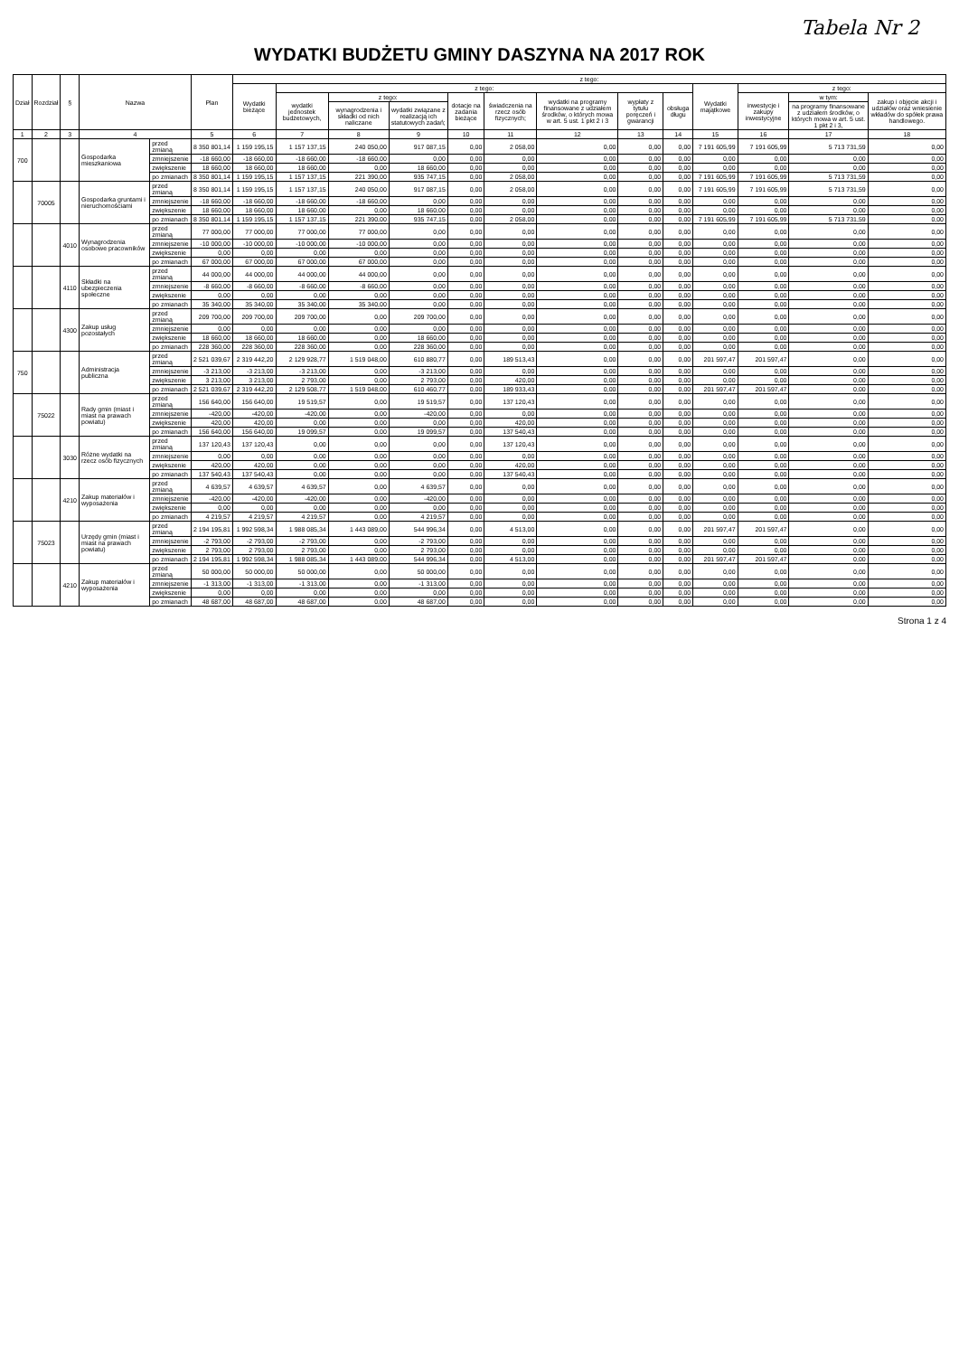Tabela Nr 2
WYDATKI BUDŻETU GMINY DASZYNA NA 2017 ROK
| Dział | Rozdział | § | Nazwa | | Plan | z tego: | | | | | | | | | | | | |
| --- | --- | --- | --- | --- | --- | --- | --- | --- | --- | --- | --- | --- | --- | --- | --- | --- | --- | --- |
| | | | | | | Wydatki bieżące | z tego: | | | | | | | | Wydatki majątkowe | z tego: | | |
| | | | | | | | wydatki jednostek budżetowych, | z tego: | | dotacje na zadania bieżące | świadczenia na rzecz osób fizycznych; | wydatki na programy finansowane z udziałem środków, o których mowa w art. 5 ust. 1 pkt 2 i 3 | wypłaty z tytułu poręczeń i gwarancji | obsługa długu | | inwestycje i zakupy inwestycyjne | w tym: | zakup i objęcie akcji i udziałów oraz wniesienie wkładów do spółek prawa handlowego. |
| | | | | | | | | wynagrodzenia i składki od nich naliczane | wydatki związane z realizacją ich statutowych zadań; | | | | | | | | na programy finansowane z udziałem środków, o których mowa w art. 5 ust. 1 pkt 2 i 3, | |
| 1 | 2 | 3 | 4 | | 5 | 6 | 7 | 8 | 9 | 10 | 11 | 12 | 13 | 14 | 15 | 16 | 17 | 18 |
| 700 | | | Gospodarka mieszkaniowa | przed zmianą | 8 350 801,14 | 1 159 195,15 | 1 157 137,15 | 240 050,00 | 917 087,15 | 0,00 | 2 058,00 | 0,00 | 0,00 | 0,00 | 7 191 605,99 | 7 191 605,99 | 5 713 731,59 | 0,00 |
| | | | | zmniejszenie | -18 660,00 | -18 660,00 | -18 660,00 | -18 660,00 | 0,00 | 0,00 | 0,00 | 0,00 | 0,00 | 0,00 | 0,00 | 0,00 | 0,00 | 0,00 |
| | | | | zwiększenie | 18 660,00 | 18 660,00 | 18 660,00 | 0,00 | 18 660,00 | 0,00 | 0,00 | 0,00 | 0,00 | 0,00 | 0,00 | 0,00 | 0,00 | 0,00 |
| | | | | po zmianach | 8 350 801,14 | 1 159 195,15 | 1 157 137,15 | 221 390,00 | 935 747,15 | 0,00 | 2 058,00 | 0,00 | 0,00 | 0,00 | 7 191 605,99 | 7 191 605,99 | 5 713 731,59 | 0,00 |
| | 70005 | | Gospodarka gruntami i nieruchomościami | przed zmianą | 8 350 801,14 | 1 159 195,15 | 1 157 137,15 | 240 050,00 | 917 087,15 | 0,00 | 2 058,00 | 0,00 | 0,00 | 0,00 | 7 191 605,99 | 7 191 605,99 | 5 713 731,59 | 0,00 |
| | | | | zmniejszenie | -18 660,00 | -18 660,00 | -18 660,00 | -18 660,00 | 0,00 | 0,00 | 0,00 | 0,00 | 0,00 | 0,00 | 0,00 | 0,00 | 0,00 | 0,00 |
| | | | | zwiększenie | 18 660,00 | 18 660,00 | 18 660,00 | 0,00 | 18 660,00 | 0,00 | 0,00 | 0,00 | 0,00 | 0,00 | 0,00 | 0,00 | 0,00 | 0,00 |
| | | | | po zmianach | 8 350 801,14 | 1 159 195,15 | 1 157 137,15 | 221 390,00 | 935 747,15 | 0,00 | 2 058,00 | 0,00 | 0,00 | 0,00 | 7 191 605,99 | 7 191 605,99 | 5 713 731,59 | 0,00 |
| | | 4010 | Wynagrodzenia osobowe pracowników | przed zmianą | 77 000,00 | 77 000,00 | 77 000,00 | 77 000,00 | 0,00 | 0,00 | 0,00 | 0,00 | 0,00 | 0,00 | 0,00 | 0,00 | 0,00 | 0,00 |
| | | | | zmniejszenie | -10 000,00 | -10 000,00 | -10 000,00 | -10 000,00 | 0,00 | 0,00 | 0,00 | 0,00 | 0,00 | 0,00 | 0,00 | 0,00 | 0,00 | 0,00 |
| | | | | zwiększenie | 0,00 | 0,00 | 0,00 | 0,00 | 0,00 | 0,00 | 0,00 | 0,00 | 0,00 | 0,00 | 0,00 | 0,00 | 0,00 | 0,00 |
| | | | | po zmianach | 67 000,00 | 67 000,00 | 67 000,00 | 67 000,00 | 0,00 | 0,00 | 0,00 | 0,00 | 0,00 | 0,00 | 0,00 | 0,00 | 0,00 | 0,00 |
| | | 4110 | Składki na ubezpieczenia społeczne | przed zmianą | 44 000,00 | 44 000,00 | 44 000,00 | 44 000,00 | 0,00 | 0,00 | 0,00 | 0,00 | 0,00 | 0,00 | 0,00 | 0,00 | 0,00 | 0,00 |
| | | | | zmniejszenie | -8 660,00 | -8 660,00 | -8 660,00 | -8 660,00 | 0,00 | 0,00 | 0,00 | 0,00 | 0,00 | 0,00 | 0,00 | 0,00 | 0,00 | 0,00 |
| | | | | zwiększenie | 0,00 | 0,00 | 0,00 | 0,00 | 0,00 | 0,00 | 0,00 | 0,00 | 0,00 | 0,00 | 0,00 | 0,00 | 0,00 | 0,00 |
| | | | | po zmianach | 35 340,00 | 35 340,00 | 35 340,00 | 35 340,00 | 0,00 | 0,00 | 0,00 | 0,00 | 0,00 | 0,00 | 0,00 | 0,00 | 0,00 | 0,00 |
| | | 4300 | Zakup usług pozostałych | przed zmianą | 209 700,00 | 209 700,00 | 209 700,00 | 0,00 | 209 700,00 | 0,00 | 0,00 | 0,00 | 0,00 | 0,00 | 0,00 | 0,00 | 0,00 | 0,00 |
| | | | | zmniejszenie | 0,00 | 0,00 | 0,00 | 0,00 | 0,00 | 0,00 | 0,00 | 0,00 | 0,00 | 0,00 | 0,00 | 0,00 | 0,00 | 0,00 |
| | | | | zwiększenie | 18 660,00 | 18 660,00 | 18 660,00 | 0,00 | 18 660,00 | 0,00 | 0,00 | 0,00 | 0,00 | 0,00 | 0,00 | 0,00 | 0,00 | 0,00 |
| | | | | po zmianach | 228 360,00 | 228 360,00 | 228 360,00 | 0,00 | 228 360,00 | 0,00 | 0,00 | 0,00 | 0,00 | 0,00 | 0,00 | 0,00 | 0,00 | 0,00 |
| 750 | | | Administracja publiczna | przed zmianą | 2 521 039,67 | 2 319 442,20 | 2 129 928,77 | 1 519 048,00 | 610 880,77 | 0,00 | 189 513,43 | 0,00 | 0,00 | 0,00 | 201 597,47 | 201 597,47 | 0,00 | 0,00 |
| | | | | zmniejszenie | -3 213,00 | -3 213,00 | -3 213,00 | 0,00 | -3 213,00 | 0,00 | 0,00 | 0,00 | 0,00 | 0,00 | 0,00 | 0,00 | 0,00 | 0,00 |
| | | | | zwiększenie | 3 213,00 | 3 213,00 | 2 793,00 | 0,00 | 2 793,00 | 0,00 | 420,00 | 0,00 | 0,00 | 0,00 | 0,00 | 0,00 | 0,00 | 0,00 |
| | | | | po zmianach | 2 521 039,67 | 2 319 442,20 | 2 129 508,77 | 1 519 048,00 | 610 460,77 | 0,00 | 189 933,43 | 0,00 | 0,00 | 0,00 | 201 597,47 | 201 597,47 | 0,00 | 0,00 |
| | 75022 | | Rady gmin (miast i miast na prawach powiatu) | przed zmianą | 156 640,00 | 156 640,00 | 19 519,57 | 0,00 | 19 519,57 | 0,00 | 137 120,43 | 0,00 | 0,00 | 0,00 | 0,00 | 0,00 | 0,00 | 0,00 |
| | | | | zmniejszenie | -420,00 | -420,00 | -420,00 | 0,00 | -420,00 | 0,00 | 0,00 | 0,00 | 0,00 | 0,00 | 0,00 | 0,00 | 0,00 | 0,00 |
| | | | | zwiększenie | 420,00 | 420,00 | 0,00 | 0,00 | 0,00 | 0,00 | 420,00 | 0,00 | 0,00 | 0,00 | 0,00 | 0,00 | 0,00 | 0,00 |
| | | | | po zmianach | 156 640,00 | 156 640,00 | 19 099,57 | 0,00 | 19 099,57 | 0,00 | 137 540,43 | 0,00 | 0,00 | 0,00 | 0,00 | 0,00 | 0,00 | 0,00 |
| | | 3030 | Różne wydatki na rzecz osób fizycznych | przed zmianą | 137 120,43 | 137 120,43 | 0,00 | 0,00 | 0,00 | 0,00 | 137 120,43 | 0,00 | 0,00 | 0,00 | 0,00 | 0,00 | 0,00 | 0,00 |
| | | | | zmniejszenie | 0,00 | 0,00 | 0,00 | 0,00 | 0,00 | 0,00 | 0,00 | 0,00 | 0,00 | 0,00 | 0,00 | 0,00 | 0,00 | 0,00 |
| | | | | zwiększenie | 420,00 | 420,00 | 0,00 | 0,00 | 0,00 | 0,00 | 420,00 | 0,00 | 0,00 | 0,00 | 0,00 | 0,00 | 0,00 | 0,00 |
| | | | | po zmianach | 137 540,43 | 137 540,43 | 0,00 | 0,00 | 0,00 | 0,00 | 137 540,43 | 0,00 | 0,00 | 0,00 | 0,00 | 0,00 | 0,00 | 0,00 |
| | | 4210 | Zakup materiałów i wyposażenia | przed zmianą | 4 639,57 | 4 639,57 | 4 639,57 | 0,00 | 4 639,57 | 0,00 | 0,00 | 0,00 | 0,00 | 0,00 | 0,00 | 0,00 | 0,00 | 0,00 |
| | | | | zmniejszenie | -420,00 | -420,00 | -420,00 | 0,00 | -420,00 | 0,00 | 0,00 | 0,00 | 0,00 | 0,00 | 0,00 | 0,00 | 0,00 | 0,00 |
| | | | | zwiększenie | 0,00 | 0,00 | 0,00 | 0,00 | 0,00 | 0,00 | 0,00 | 0,00 | 0,00 | 0,00 | 0,00 | 0,00 | 0,00 | 0,00 |
| | | | | po zmianach | 4 219,57 | 4 219,57 | 4 219,57 | 0,00 | 4 219,57 | 0,00 | 0,00 | 0,00 | 0,00 | 0,00 | 0,00 | 0,00 | 0,00 | 0,00 |
| | 75023 | | Urzędy gmin (miast i miast na prawach powiatu) | przed zmianą | 2 194 195,81 | 1 992 598,34 | 1 988 085,34 | 1 443 089,00 | 544 996,34 | 0,00 | 4 513,00 | 0,00 | 0,00 | 0,00 | 201 597,47 | 201 597,47 | 0,00 | 0,00 |
| | | | | zmniejszenie | -2 793,00 | -2 793,00 | -2 793,00 | 0,00 | -2 793,00 | 0,00 | 0,00 | 0,00 | 0,00 | 0,00 | 0,00 | 0,00 | 0,00 | 0,00 |
| | | | | zwiększenie | 2 793,00 | 2 793,00 | 2 793,00 | 0,00 | 2 793,00 | 0,00 | 0,00 | 0,00 | 0,00 | 0,00 | 0,00 | 0,00 | 0,00 | 0,00 |
| | | | | po zmianach | 2 194 195,81 | 1 992 598,34 | 1 988 085,34 | 1 443 089,00 | 544 996,34 | 0,00 | 4 513,00 | 0,00 | 0,00 | 0,00 | 201 597,47 | 201 597,47 | 0,00 | 0,00 |
| | | 4210 | Zakup materiałów i wyposażenia | przed zmianą | 50 000,00 | 50 000,00 | 50 000,00 | 0,00 | 50 000,00 | 0,00 | 0,00 | 0,00 | 0,00 | 0,00 | 0,00 | 0,00 | 0,00 | 0,00 |
| | | | | zmniejszenie | -1 313,00 | -1 313,00 | -1 313,00 | 0,00 | -1 313,00 | 0,00 | 0,00 | 0,00 | 0,00 | 0,00 | 0,00 | 0,00 | 0,00 | 0,00 |
| | | | | zwiększenie | 0,00 | 0,00 | 0,00 | 0,00 | 0,00 | 0,00 | 0,00 | 0,00 | 0,00 | 0,00 | 0,00 | 0,00 | 0,00 | 0,00 |
| | | | | po zmianach | 48 687,00 | 48 687,00 | 48 687,00 | 0,00 | 48 687,00 | 0,00 | 0,00 | 0,00 | 0,00 | 0,00 | 0,00 | 0,00 | 0,00 | 0,00 |
Strona 1 z 4